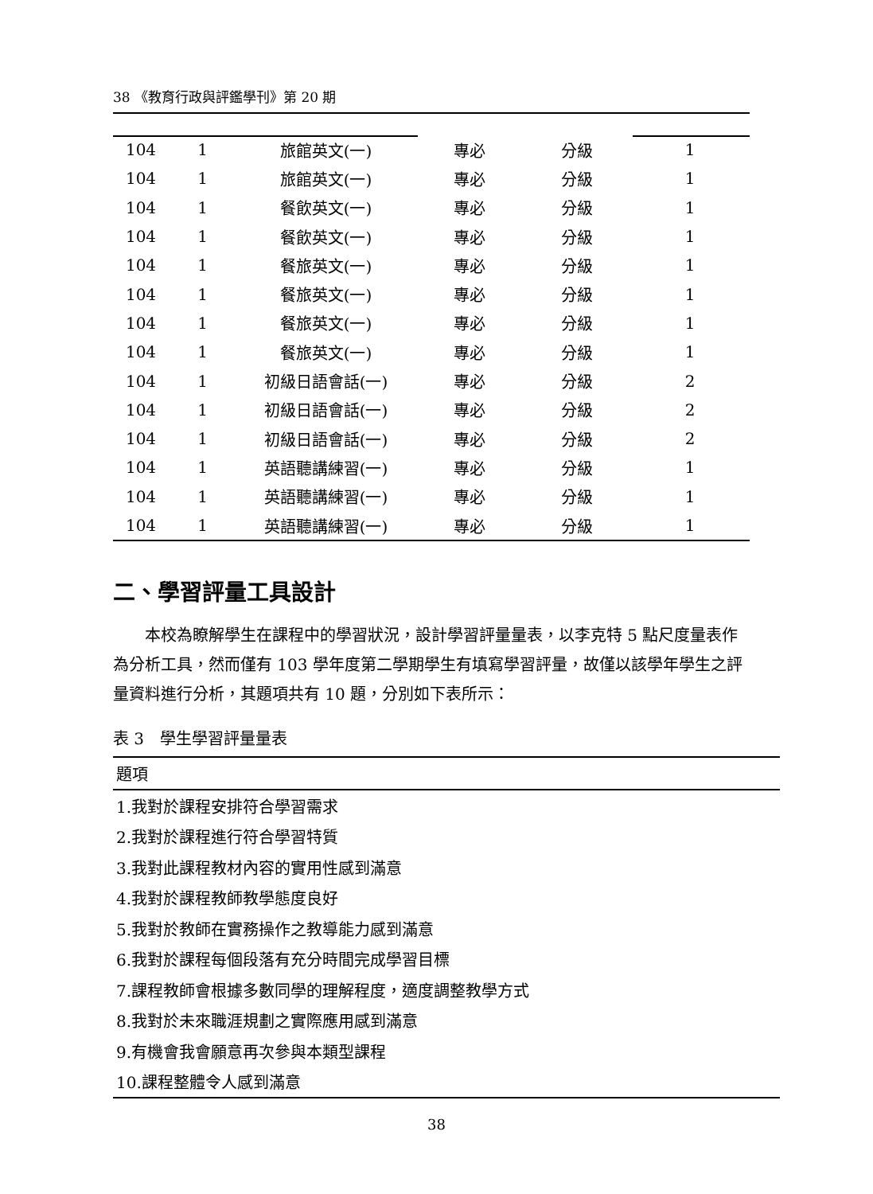38 《教育行政與評鑑學刊》第 20 期
| 104 | 1 | 旅館英文(一) | 專必 | 分級 | 1 |
| 104 | 1 | 旅館英文(一) | 專必 | 分級 | 1 |
| 104 | 1 | 餐飲英文(一) | 專必 | 分級 | 1 |
| 104 | 1 | 餐飲英文(一) | 專必 | 分級 | 1 |
| 104 | 1 | 餐旅英文(一) | 專必 | 分級 | 1 |
| 104 | 1 | 餐旅英文(一) | 專必 | 分級 | 1 |
| 104 | 1 | 餐旅英文(一) | 專必 | 分級 | 1 |
| 104 | 1 | 餐旅英文(一) | 專必 | 分級 | 1 |
| 104 | 1 | 初級日語會話(一) | 專必 | 分級 | 2 |
| 104 | 1 | 初級日語會話(一) | 專必 | 分級 | 2 |
| 104 | 1 | 初級日語會話(一) | 專必 | 分級 | 2 |
| 104 | 1 | 英語聽講練習(一) | 專必 | 分級 | 1 |
| 104 | 1 | 英語聽講練習(一) | 專必 | 分級 | 1 |
| 104 | 1 | 英語聽講練習(一) | 專必 | 分級 | 1 |
二、學習評量工具設計
本校為瞭解學生在課程中的學習狀況，設計學習評量量表，以李克特 5 點尺度量表作為分析工具，然而僅有 103 學年度第二學期學生有填寫學習評量，故僅以該學年學生之評量資料進行分析，其題項共有 10 題，分別如下表所示：
表 3　學生學習評量量表
| 題項 |
| --- |
| 1.我對於課程安排符合學習需求 |
| 2.我對於課程進行符合學習特質 |
| 3.我對此課程教材內容的實用性感到滿意 |
| 4.我對於課程教師教學態度良好 |
| 5.我對於教師在實務操作之教導能力感到滿意 |
| 6.我對於課程每個段落有充分時間完成學習目標 |
| 7.課程教師會根據多數同學的理解程度，適度調整教學方式 |
| 8.我對於未來職涯規劃之實際應用感到滿意 |
| 9.有機會我會願意再次參與本類型課程 |
| 10.課程整體令人感到滿意 |
38